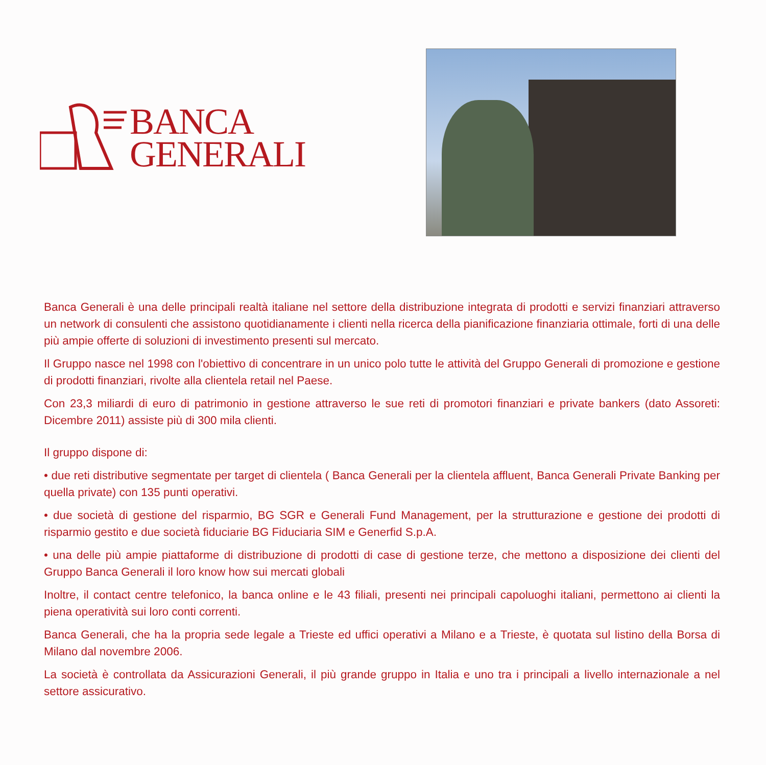BANCA
GENERALI
Banca Generali è una delle principali realtà italiane nel settore della distribuzione integrata di prodotti e servizi finanziari attraverso un network di consulenti che assistono quotidianamente i clienti nella ricerca della pianificazione finanziaria ottimale, forti di una delle più ampie offerte di soluzioni di investimento presenti sul mercato.
Il Gruppo nasce nel 1998 con l'obiettivo di concentrare in un unico polo tutte le attività del Gruppo Generali di promozione e gestione di prodotti finanziari, rivolte alla clientela retail nel Paese.
Con 23,3 miliardi di euro di patrimonio in gestione attraverso le sue reti di promotori finanziari e private bankers (dato Assoreti: Dicembre 2011) assiste più di 300 mila clienti.
Il gruppo dispone di:
• due reti distributive segmentate per target di clientela ( Banca Generali per la clientela affluent, Banca Generali Private Banking per quella private) con 135 punti operativi.
• due società di gestione del risparmio, BG SGR e Generali Fund Management, per la strutturazione e gestione dei prodotti di risparmio gestito e due società fiduciarie BG Fiduciaria SIM e Generfid S.p.A.
• una delle più ampie piattaforme di distribuzione di prodotti di case di gestione terze, che mettono a disposizione dei clienti del Gruppo Banca Generali il loro know how sui mercati globali
Inoltre, il contact centre telefonico, la banca online e le 43 filiali, presenti nei principali capoluoghi italiani, permettono ai clienti la piena operatività sui loro conti correnti.
Banca Generali, che ha la propria sede legale a Trieste ed uffici operativi a Milano e a Trieste, è quotata sul listino della Borsa di Milano dal novembre 2006.
La società è controllata da Assicurazioni Generali, il più grande gruppo in Italia e uno tra i principali a livello internazionale a nel settore assicurativo.